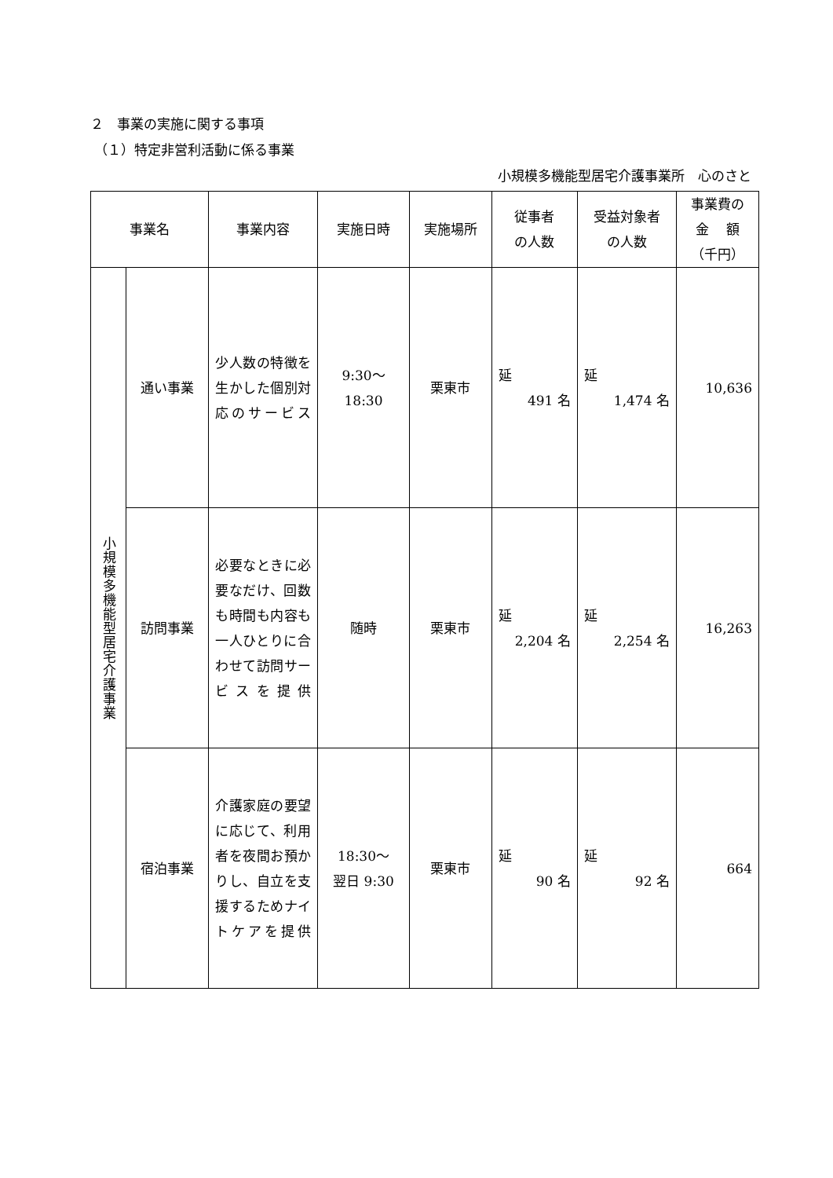２　事業の実施に関する事項
（１）特定非営利活動に係る事業
小規模多機能型居宅介護事業所　心のさと
| 事業名 | | 事業内容 | 実施日時 | 実施場所 | 従事者 の人数 | 受益対象者 の人数 | 事業費の 金 額 （千円） |
| --- | --- | --- | --- | --- | --- | --- | --- |
| 小規模多機能型居宅介護事業 | 通い事業 | 少人数の特徴を生かした個別対応のサービス | 9:30～ 18:30 | 栗東市 | 延 491 名 | 延 1,474 名 | 10,636 |
| | 訪問事業 | 必要なときに必要なだけ、回数も時間も内容も一人ひとりに合わせて訪問サービスを提供 | 随時 | 栗東市 | 延 2,204 名 | 延 2,254 名 | 16,263 |
| | 宿泊事業 | 介護家庭の要望に応じて、利用者を夜間お預かりし、自立を支援するためナイトケアを提供 | 18:30～ 翌日 9:30 | 栗東市 | 延 90 名 | 延 92 名 | 664 |